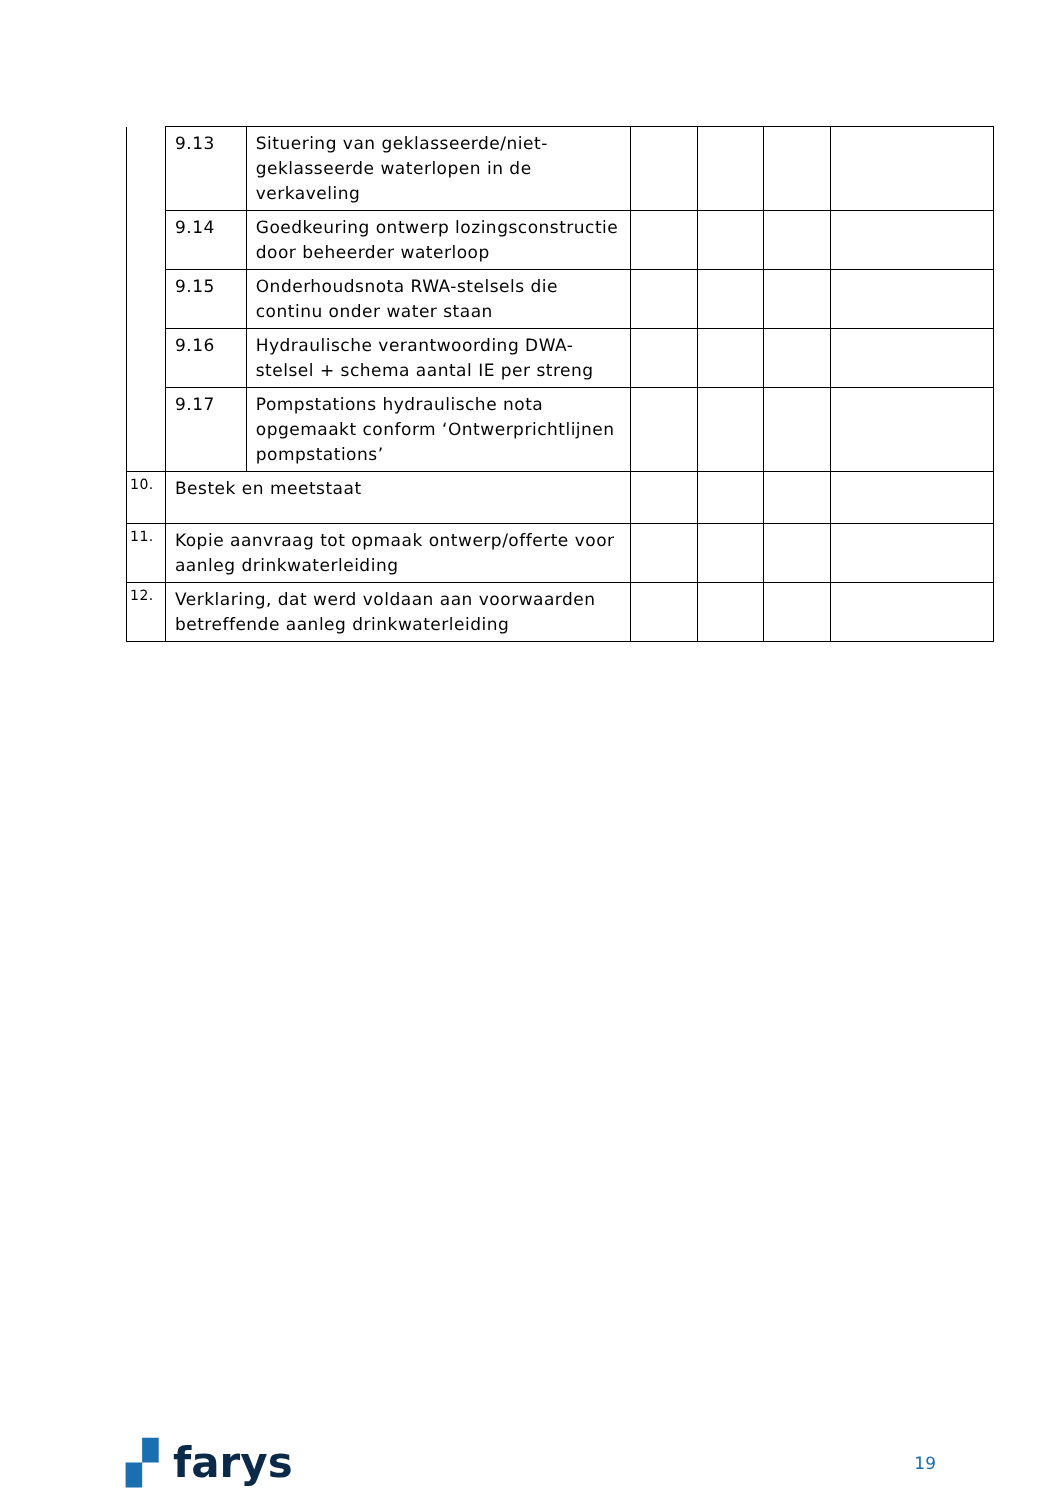| | 9.13 | Situering van geklasseerde/niet-geklasseerde waterlopen in de verkaveling | | | | |
| | 9.14 | Goedkeuring ontwerp lozingsconstructie door beheerder waterloop | | | | |
| | 9.15 | Onderhoudsnota RWA-stelsels die continu onder water staan | | | | |
| | 9.16 | Hydraulische verantwoording DWA-stelsel + schema aantal IE per streng | | | | |
| | 9.17 | Pompstations hydraulische nota opgemaakt conform ‘Ontwerprichtlijnen pompstations’ | | | | |
| 10. | Bestek en meetstaat | | | | | |
| 11. | Kopie aanvraag tot opmaak ontwerp/offerte voor aanleg drinkwaterleiding | | | | | |
| 12. | Verklaring, dat werd voldaan aan voorwaarden betreffende aanleg drinkwaterleiding | | | | | |
▞ farys 19